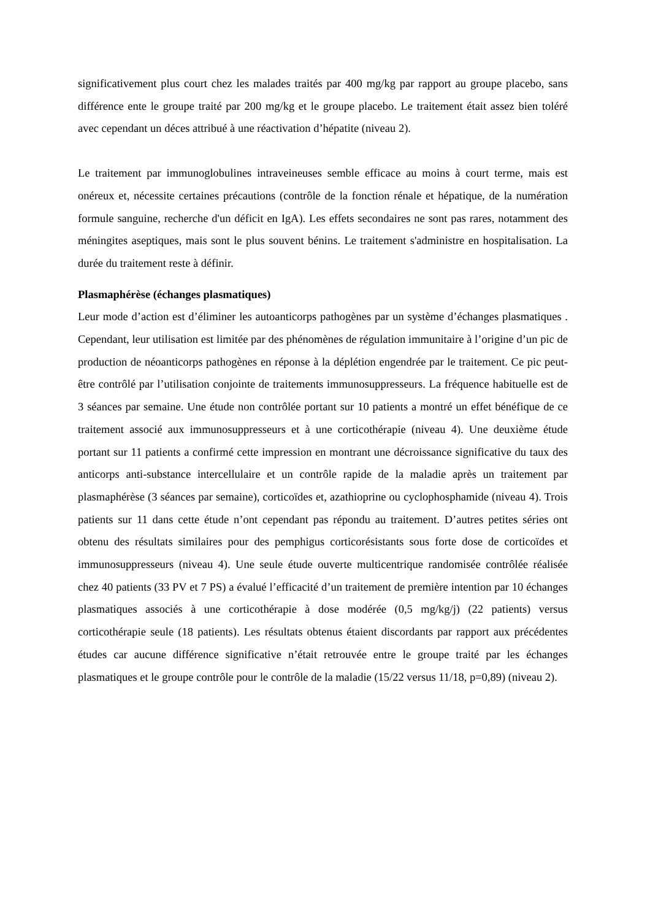significativement plus court chez les malades traités par 400 mg/kg par rapport au groupe placebo, sans différence ente le groupe traité par 200 mg/kg et le groupe placebo. Le traitement était assez bien toléré avec cependant un déces attribué à une réactivation d’hépatite (niveau 2).
Le traitement par immunoglobulines intraveineuses semble efficace au moins à court terme, mais est onéreux et, nécessite certaines précautions (contrôle de la fonction rénale et hépatique, de la numération formule sanguine, recherche d'un déficit en IgA). Les effets secondaires ne sont pas rares, notamment des méningites aseptiques, mais sont le plus souvent bénins. Le traitement s'administre en hospitalisation. La durée du traitement reste à définir.
Plasmaphérèse (échanges plasmatiques)
Leur mode d’action est d’éliminer les autoanticorps pathogènes par un système d’échanges plasmatiques . Cependant, leur utilisation est limitée par des phénomènes de régulation immunitaire à l’origine d’un pic de production de néoanticorps pathogènes en réponse à la déplétion engendrée par le traitement. Ce pic peut-être contrôlé par l’utilisation conjointe de traitements immunosuppresseurs. La fréquence habituelle est de 3 séances par semaine. Une étude non contrôlée portant sur 10 patients a montré un effet bénéfique de ce traitement associé aux immunosuppresseurs et à une corticothérapie (niveau 4). Une deuxième étude portant sur 11 patients a confirmé cette impression en montrant une décroissance significative du taux des anticorps anti-substance intercellulaire et un contrôle rapide de la maladie après un traitement par plasmaphérèse (3 séances par semaine), corticoïdes et, azathioprine ou cyclophosphamide (niveau 4). Trois patients sur 11 dans cette étude n’ont cependant pas répondu au traitement. D’autres petites séries ont obtenu des résultats similaires pour des pemphigus corticorésistants sous forte dose de corticoïdes et immunosuppresseurs (niveau 4). Une seule étude ouverte multicentrique randomisée contrôlée réalisée chez 40 patients (33 PV et 7 PS) a évalué l’efficacité d’un traitement de première intention par 10 échanges plasmatiques associés à une corticothérapie à dose modérée (0,5 mg/kg/j) (22 patients) versus corticothérapie seule (18 patients). Les résultats obtenus étaient discordants par rapport aux précédentes études car aucune différence significative n’était retrouvée entre le groupe traité par les échanges plasmatiques et le groupe contrôle pour le contrôle de la maladie (15/22 versus 11/18, p=0,89) (niveau 2).